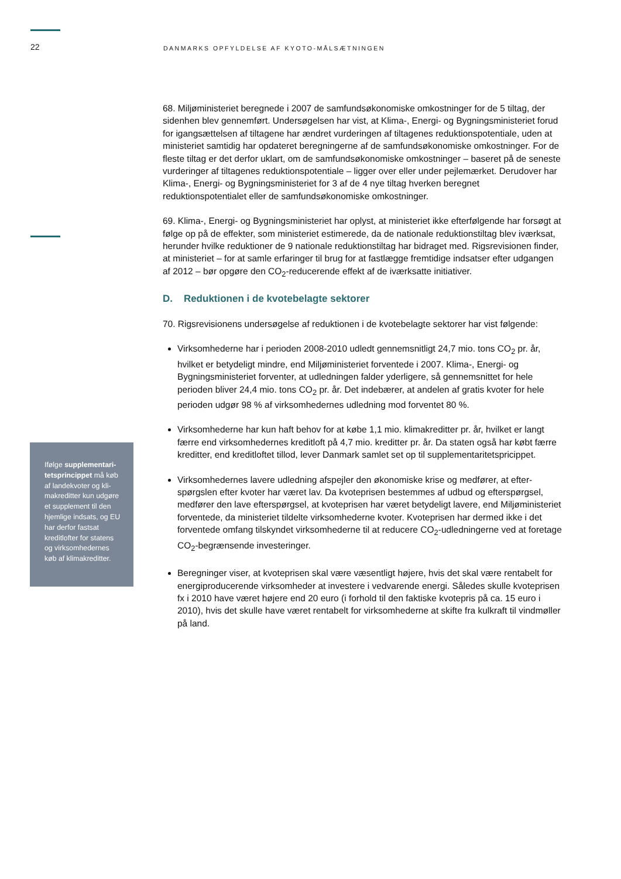22 DANMARKS OPFYLDELSE AF KYOTO-MÅLSÆTNINGEN
Ifølge supplementari­tetsprincippet må køb af landekvoter og kli­makreditter kun udgø­re et supplement til den hjemlige indsats, og EU har derfor fast­sat kreditlofter for sta­tens og virksomheder­nes køb af klimakredit­ter.
68. Miljøministeriet beregnede i 2007 de samfundsøkonomiske omkostninger for de 5 tiltag, der sidenhen blev gennemført. Undersøgelsen har vist, at Klima-, Energi- og Bygningsmini­steriet forud for igangsættelsen af tiltagene har ændret vurderingen af tiltagenes reduktions­potentiale, uden at ministeriet samtidig har opdateret beregningerne af de samfundsøkono­miske omkostninger. For de fleste tiltag er det derfor uklart, om de samfundsøkonomiske om­kostninger – baseret på de seneste vurderinger af tiltagenes reduktionspotentiale – ligger over eller under pejlemærket. Derudover har Klima-, Energi- og Bygningsministeriet for 3 af de 4 nye tiltag hverken beregnet reduktionspotentialet eller de samfundsøkonomiske om­kostninger.
69. Klima-, Energi- og Bygningsministeriet har oplyst, at ministeriet ikke efterfølgende har for­søgt at følge op på de effekter, som ministeriet estimerede, da de nationale reduktionstiltag blev iværksat, herunder hvilke reduktioner de 9 nationale reduktionstiltag har bidraget med. Rigsrevisionen finder, at ministeriet – for at samle erfaringer til brug for at fastlægge fremtidi­ge indsatser efter udgangen af 2012 – bør opgøre den CO<sub>2</sub>-reducerende effekt af de iværk­satte initiativer.
D. Reduktionen i de kvotebelagte sektorer
70. Rigsrevisionens undersøgelse af reduktionen i de kvotebelagte sektorer har vist følgende:
Virksomhederne har i perioden 2008-2010 udledt gennemsnitligt 24,7 mio. tons CO<sub>2</sub> pr. år, hvilket er betydeligt mindre, end Miljøministeriet forventede i 2007. Klima-, Energi- og Bygningsministeriet forventer, at udledningen falder yderligere, så gennemsnittet for hele perioden bliver 24,4 mio. tons CO<sub>2</sub> pr. år. Det indebærer, at andelen af gratis kvoter for hele perioden udgør 98 % af virksomhedernes udledning mod forventet 80 %.
Virksomhederne har kun haft behov for at købe 1,1 mio. klimakreditter pr. år, hvilket er langt færre end virksomhedernes kreditloft på 4,7 mio. kreditter pr. år. Da staten også har købt færre kreditter, end kreditloftet tillod, lever Danmark samlet set op til supplementa­ritetspricippet.
Virksomhedernes lavere udledning afspejler den økonomiske krise og medfører, at efter­spørgslen efter kvoter har været lav. Da kvoteprisen bestemmes af udbud og efterspørg­sel, medfører den lave efterspørgsel, at kvoteprisen har været betydeligt lavere, end Mil­jøministeriet forventede, da ministeriet tildelte virksomhederne kvoter. Kvoteprisen har dermed ikke i det forventede omfang tilskyndet virksomhederne til at reducere CO<sub>2</sub>-ud­ledningerne ved at foretage CO<sub>2</sub>-begrænsende investeringer.
Beregninger viser, at kvoteprisen skal være væsentligt højere, hvis det skal være renta­belt for energiproducerende virksomheder at investere i vedvarende energi. Således skul­le kvoteprisen fx i 2010 have været højere end 20 euro (i forhold til den faktiske kvotepris på ca. 15 euro i 2010), hvis det skulle have været rentabelt for virksomhederne at skifte fra kulkraft til vindmøller på land.